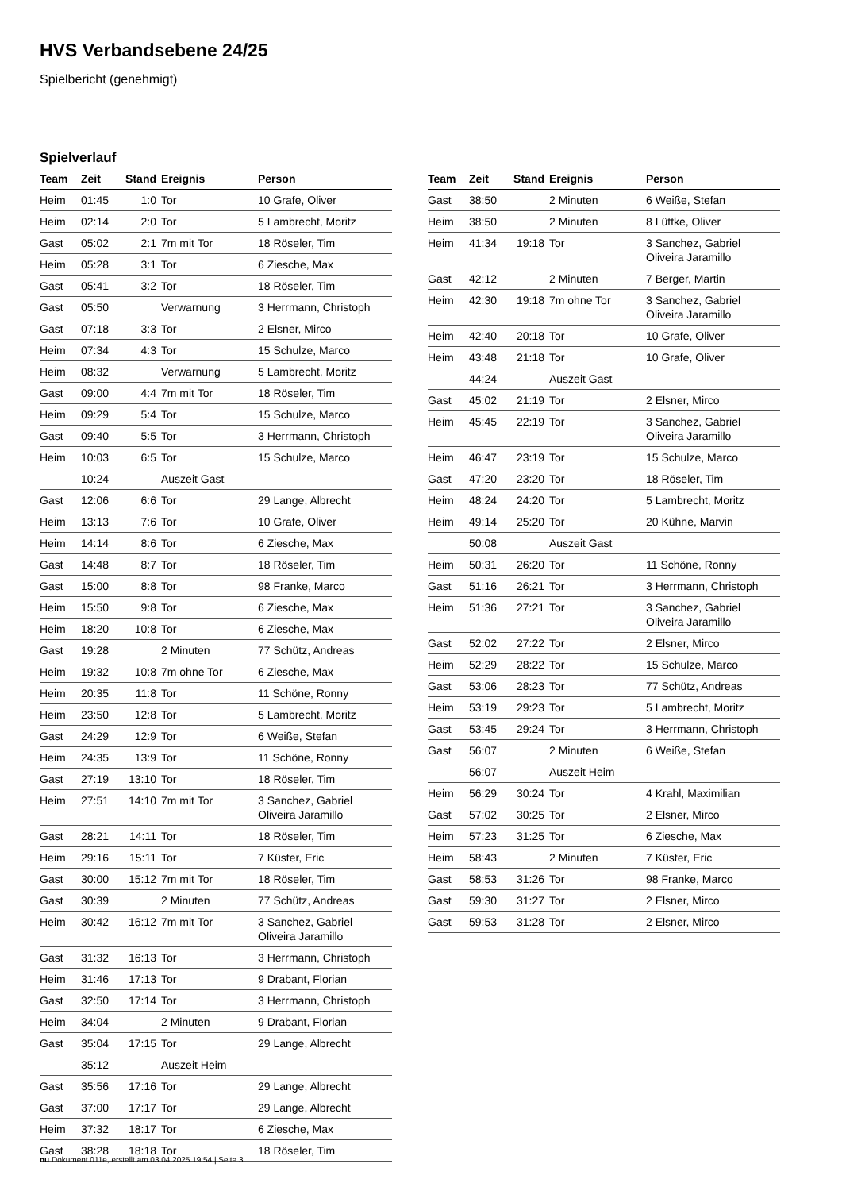HVS Verbandsebene 24/25
Spielbericht (genehmigt)
Spielverlauf
| Team | Zeit | Stand | Ereignis | Person |
| --- | --- | --- | --- | --- |
| Heim | 01:45 | 1:0 | Tor | 10 Grafe, Oliver |
| Heim | 02:14 | 2:0 | Tor | 5 Lambrecht, Moritz |
| Gast | 05:02 | 2:1 | 7m mit Tor | 18 Röseler, Tim |
| Heim | 05:28 | 3:1 | Tor | 6 Ziesche, Max |
| Gast | 05:41 | 3:2 | Tor | 18 Röseler, Tim |
| Gast | 05:50 | | Verwarnung | 3 Herrmann, Christoph |
| Gast | 07:18 | 3:3 | Tor | 2 Elsner, Mirco |
| Heim | 07:34 | 4:3 | Tor | 15 Schulze, Marco |
| Heim | 08:32 | | Verwarnung | 5 Lambrecht, Moritz |
| Gast | 09:00 | 4:4 | 7m mit Tor | 18 Röseler, Tim |
| Heim | 09:29 | 5:4 | Tor | 15 Schulze, Marco |
| Gast | 09:40 | 5:5 | Tor | 3 Herrmann, Christoph |
| Heim | 10:03 | 6:5 | Tor | 15 Schulze, Marco |
| | 10:24 | | Auszeit Gast | |
| Gast | 12:06 | 6:6 | Tor | 29 Lange, Albrecht |
| Heim | 13:13 | 7:6 | Tor | 10 Grafe, Oliver |
| Heim | 14:14 | 8:6 | Tor | 6 Ziesche, Max |
| Gast | 14:48 | 8:7 | Tor | 18 Röseler, Tim |
| Gast | 15:00 | 8:8 | Tor | 98 Franke, Marco |
| Heim | 15:50 | 9:8 | Tor | 6 Ziesche, Max |
| Heim | 18:20 | 10:8 | Tor | 6 Ziesche, Max |
| Gast | 19:28 | | 2 Minuten | 77 Schütz, Andreas |
| Heim | 19:32 | 10:8 | 7m ohne Tor | 6 Ziesche, Max |
| Heim | 20:35 | 11:8 | Tor | 11 Schöne, Ronny |
| Heim | 23:50 | 12:8 | Tor | 5 Lambrecht, Moritz |
| Gast | 24:29 | 12:9 | Tor | 6 Weiße, Stefan |
| Heim | 24:35 | 13:9 | Tor | 11 Schöne, Ronny |
| Gast | 27:19 | 13:10 | Tor | 18 Röseler, Tim |
| Heim | 27:51 | 14:10 | 7m mit Tor | 3 Sanchez, Gabriel Oliveira Jaramillo |
| Gast | 28:21 | 14:11 | Tor | 18 Röseler, Tim |
| Heim | 29:16 | 15:11 | Tor | 7 Küster, Eric |
| Gast | 30:00 | 15:12 | 7m mit Tor | 18 Röseler, Tim |
| Gast | 30:39 | | 2 Minuten | 77 Schütz, Andreas |
| Heim | 30:42 | 16:12 | 7m mit Tor | 3 Sanchez, Gabriel Oliveira Jaramillo |
| Gast | 31:32 | 16:13 | Tor | 3 Herrmann, Christoph |
| Heim | 31:46 | 17:13 | Tor | 9 Drabant, Florian |
| Gast | 32:50 | 17:14 | Tor | 3 Herrmann, Christoph |
| Heim | 34:04 | | 2 Minuten | 9 Drabant, Florian |
| Gast | 35:04 | 17:15 | Tor | 29 Lange, Albrecht |
| | 35:12 | | Auszeit Heim | |
| Gast | 35:56 | 17:16 | Tor | 29 Lange, Albrecht |
| Gast | 37:00 | 17:17 | Tor | 29 Lange, Albrecht |
| Heim | 37:32 | 18:17 | Tor | 6 Ziesche, Max |
| Gast | 38:28 | 18:18 | Tor | 18 Röseler, Tim |
| Team | Zeit | Stand | Ereignis | Person |
| --- | --- | --- | --- | --- |
| Gast | 38:50 | | 2 Minuten | 6 Weiße, Stefan |
| Heim | 38:50 | | 2 Minuten | 8 Lüttke, Oliver |
| Heim | 41:34 | 19:18 | Tor | 3 Sanchez, Gabriel Oliveira Jaramillo |
| Gast | 42:12 | | 2 Minuten | 7 Berger, Martin |
| Heim | 42:30 | 19:18 | 7m ohne Tor | 3 Sanchez, Gabriel Oliveira Jaramillo |
| Heim | 42:40 | 20:18 | Tor | 10 Grafe, Oliver |
| Heim | 43:48 | 21:18 | Tor | 10 Grafe, Oliver |
| | 44:24 | | Auszeit Gast | |
| Gast | 45:02 | 21:19 | Tor | 2 Elsner, Mirco |
| Heim | 45:45 | 22:19 | Tor | 3 Sanchez, Gabriel Oliveira Jaramillo |
| Heim | 46:47 | 23:19 | Tor | 15 Schulze, Marco |
| Gast | 47:20 | 23:20 | Tor | 18 Röseler, Tim |
| Heim | 48:24 | 24:20 | Tor | 5 Lambrecht, Moritz |
| Heim | 49:14 | 25:20 | Tor | 20 Kühne, Marvin |
| | 50:08 | | Auszeit Gast | |
| Heim | 50:31 | 26:20 | Tor | 11 Schöne, Ronny |
| Gast | 51:16 | 26:21 | Tor | 3 Herrmann, Christoph |
| Heim | 51:36 | 27:21 | Tor | 3 Sanchez, Gabriel Oliveira Jaramillo |
| Gast | 52:02 | 27:22 | Tor | 2 Elsner, Mirco |
| Heim | 52:29 | 28:22 | Tor | 15 Schulze, Marco |
| Gast | 53:06 | 28:23 | Tor | 77 Schütz, Andreas |
| Heim | 53:19 | 29:23 | Tor | 5 Lambrecht, Moritz |
| Gast | 53:45 | 29:24 | Tor | 3 Herrmann, Christoph |
| Gast | 56:07 | | 2 Minuten | 6 Weiße, Stefan |
| | 56:07 | | Auszeit Heim | |
| Heim | 56:29 | 30:24 | Tor | 4 Krahl, Maximilian |
| Gast | 57:02 | 30:25 | Tor | 2 Elsner, Mirco |
| Heim | 57:23 | 31:25 | Tor | 6 Ziesche, Max |
| Heim | 58:43 | | 2 Minuten | 7 Küster, Eric |
| Gast | 58:53 | 31:26 | Tor | 98 Franke, Marco |
| Gast | 59:30 | 31:27 | Tor | 2 Elsner, Mirco |
| Gast | 59:53 | 31:28 | Tor | 2 Elsner, Mirco |
nu.Dokument 011e, erstellt am 03.04.2025 19:54 | Seite 3